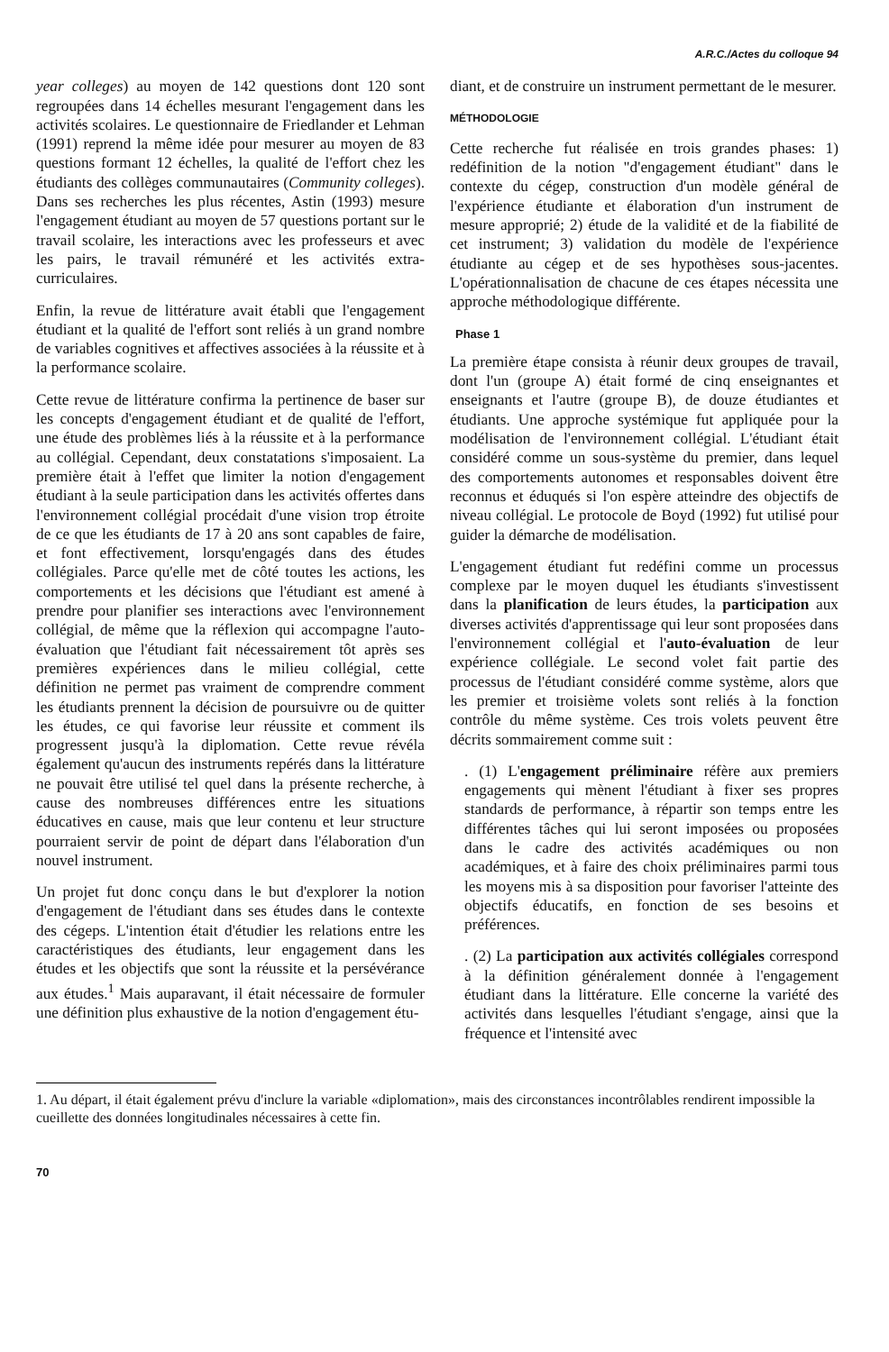A.R.C./Actes du colloque 94
year colleges) au moyen de 142 questions dont 120 sont regroupées dans 14 échelles mesurant l'engagement dans les activités scolaires. Le questionnaire de Friedlander et Lehman (1991) reprend la même idée pour mesurer au moyen de 83 questions formant 12 échelles, la qualité de l'effort chez les étudiants des collèges communautaires (Community colleges). Dans ses recherches les plus récentes, Astin (1993) mesure l'engagement étudiant au moyen de 57 questions portant sur le travail scolaire, les interactions avec les professeurs et avec les pairs, le travail rémunéré et les activités extra-curriculaires.
Enfin, la revue de littérature avait établi que l'engagement étudiant et la qualité de l'effort sont reliés à un grand nombre de variables cognitives et affectives associées à la réussite et à la performance scolaire.
Cette revue de littérature confirma la pertinence de baser sur les concepts d'engagement étudiant et de qualité de l'effort, une étude des problèmes liés à la réussite et à la performance au collégial. Cependant, deux constatations s'imposaient. La première était à l'effet que limiter la notion d'engagement étudiant à la seule participation dans les activités offertes dans l'environnement collégial procédait d'une vision trop étroite de ce que les étudiants de 17 à 20 ans sont capables de faire, et font effectivement, lorsqu'engagés dans des études collégiales. Parce qu'elle met de côté toutes les actions, les comportements et les décisions que l'étudiant est amené à prendre pour planifier ses interactions avec l'environnement collégial, de même que la réflexion qui accompagne l'auto-évaluation que l'étudiant fait nécessairement tôt après ses premières expériences dans le milieu collégial, cette définition ne permet pas vraiment de comprendre comment les étudiants prennent la décision de poursuivre ou de quitter les études, ce qui favorise leur réussite et comment ils progressent jusqu'à la diplomation. Cette revue révéla également qu'aucun des instruments repérés dans la littérature ne pouvait être utilisé tel quel dans la présente recherche, à cause des nombreuses différences entre les situations éducatives en cause, mais que leur contenu et leur structure pourraient servir de point de départ dans l'élaboration d'un nouvel instrument.
Un projet fut donc conçu dans le but d'explorer la notion d'engagement de l'étudiant dans ses études dans le contexte des cégeps. L'intention était d'étudier les relations entre les caractéristiques des étudiants, leur engagement dans les études et les objectifs que sont la réussite et la persévérance aux études.<sup>1</sup> Mais auparavant, il était nécessaire de formuler une définition plus exhaustive de la notion d'engagement étu-
diant, et de construire un instrument permettant de le mesurer.
MÉTHODOLOGIE
Cette recherche fut réalisée en trois grandes phases: 1) redéfinition de la notion "d'engagement étudiant" dans le contexte du cégep, construction d'un modèle général de l'expérience étudiante et élaboration d'un instrument de mesure approprié; 2) étude de la validité et de la fiabilité de cet instrument; 3) validation du modèle de l'expérience étudiante au cégep et de ses hypothèses sous-jacentes. L'opérationnalisation de chacune de ces étapes nécessita une approche méthodologique différente.
Phase 1
La première étape consista à réunir deux groupes de travail, dont l'un (groupe A) était formé de cinq enseignantes et enseignants et l'autre (groupe B), de douze étudiantes et étudiants. Une approche systémique fut appliquée pour la modélisation de l'environnement collégial. L'étudiant était considéré comme un sous-système du premier, dans lequel des comportements autonomes et responsables doivent être reconnus et éduqués si l'on espère atteindre des objectifs de niveau collégial. Le protocole de Boyd (1992) fut utilisé pour guider la démarche de modélisation.
L'engagement étudiant fut redéfini comme un processus complexe par le moyen duquel les étudiants s'investissent dans la planification de leurs études, la participation aux diverses activités d'apprentissage qui leur sont proposées dans l'environnement collégial et l'auto-évaluation de leur expérience collégiale. Le second volet fait partie des processus de l'étudiant considéré comme système, alors que les premier et troisième volets sont reliés à la fonction contrôle du même système. Ces trois volets peuvent être décrits sommairement comme suit :
. (1) L'engagement préliminaire réfère aux premiers engagements qui mènent l'étudiant à fixer ses propres standards de performance, à répartir son temps entre les différentes tâches qui lui seront imposées ou proposées dans le cadre des activités académiques ou non académiques, et à faire des choix préliminaires parmi tous les moyens mis à sa disposition pour favoriser l'atteinte des objectifs éducatifs, en fonction de ses besoins et préférences.
. (2) La participation aux activités collégiales correspond à la définition généralement donnée à l'engagement étudiant dans la littérature. Elle concerne la variété des activités dans lesquelles l'étudiant s'engage, ainsi que la fréquence et l'intensité avec
1. Au départ, il était également prévu d'inclure la variable «diplomation», mais des circonstances incontrôlables rendirent impossible la cueillette des données longitudinales nécessaires à cette fin.
70